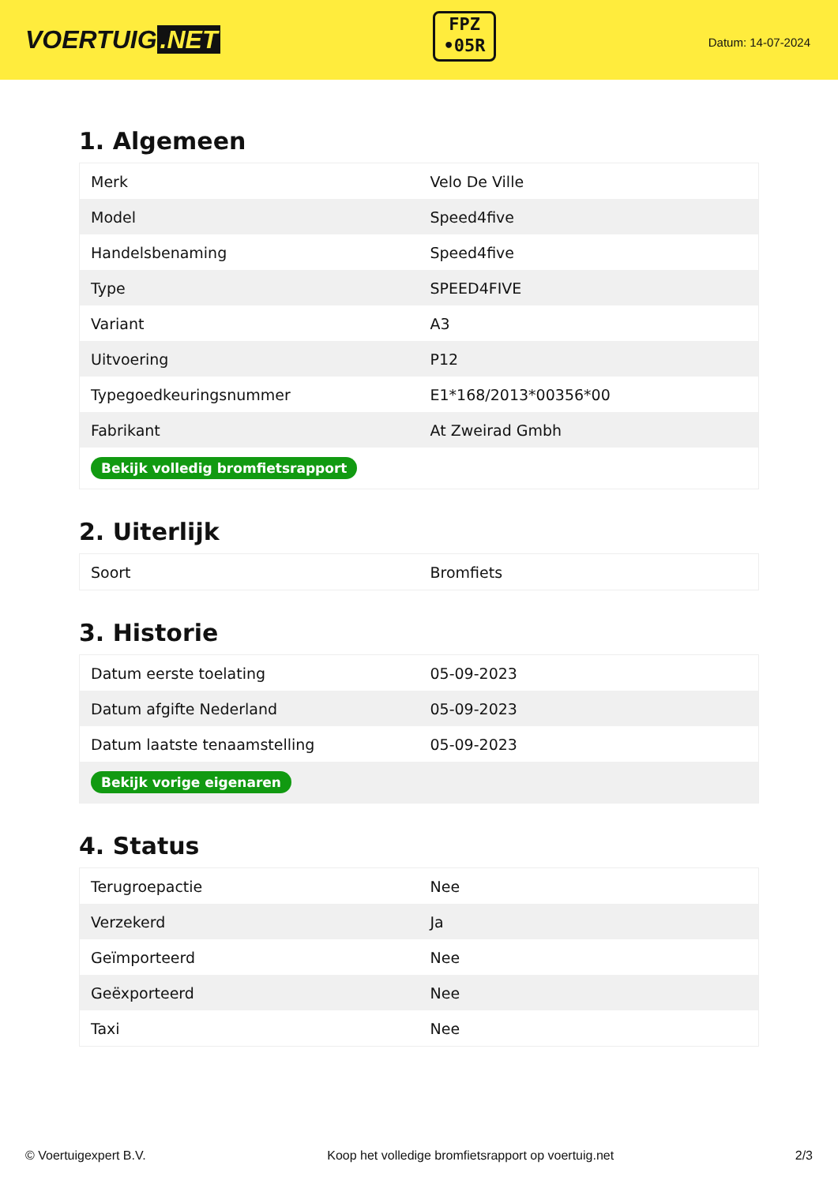VOERTUIG.NET
FPZ
•05R
Datum: 14-07-2024
1. Algemeen
| Merk | Velo De Ville |
| Model | Speed4five |
| Handelsbenaming | Speed4five |
| Type | SPEED4FIVE |
| Variant | A3 |
| Uitvoering | P12 |
| Typegoedkeuringsnummer | E1*168/2013*00356*00 |
| Fabrikant | At Zweirad Gmbh |
| Bekijk volledig bromfietsrapport | |
2. Uiterlijk
| Soort | Bromfiets |
3. Historie
| Datum eerste toelating | 05-09-2023 |
| Datum afgifte Nederland | 05-09-2023 |
| Datum laatste tenaamstelling | 05-09-2023 |
| Bekijk vorige eigenaren | |
4. Status
| Terugroepactie | Nee |
| Verzekerd | Ja |
| Geïmporteerd | Nee |
| Geëxporteerd | Nee |
| Taxi | Nee |
© Voertuigexpert B.V. Koop het volledige bromfietsrapport op voertuig.net 2/3